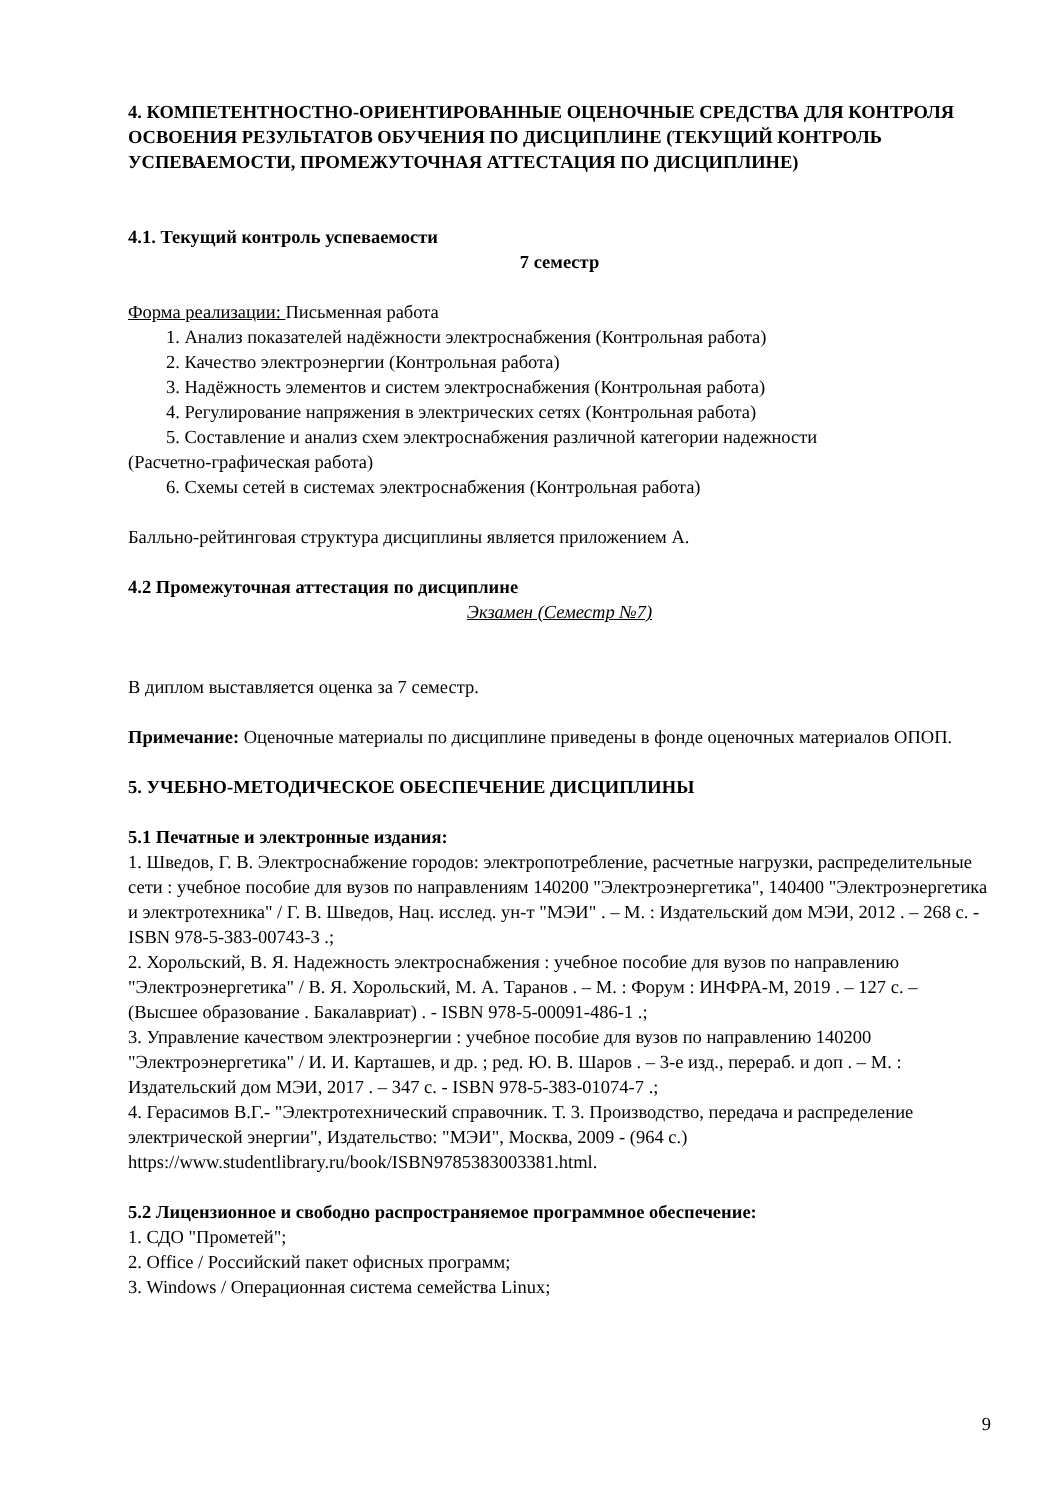4. КОМПЕТЕНТНОСТНО-ОРИЕНТИРОВАННЫЕ ОЦЕНОЧНЫЕ СРЕДСТВА ДЛЯ КОНТРОЛЯ ОСВОЕНИЯ РЕЗУЛЬТАТОВ ОБУЧЕНИЯ ПО ДИСЦИПЛИНЕ (ТЕКУЩИЙ КОНТРОЛЬ УСПЕВАЕМОСТИ, ПРОМЕЖУТОЧНАЯ АТТЕСТАЦИЯ ПО ДИСЦИПЛИНЕ)
4.1. Текущий контроль успеваемости
7 семестр
Форма реализации: Письменная работа
1. Анализ показателей надёжности электроснабжения (Контрольная работа)
2. Качество электроэнергии (Контрольная работа)
3. Надёжность элементов и систем электроснабжения (Контрольная работа)
4. Регулирование напряжения в электрических сетях (Контрольная работа)
5. Составление и анализ схем электроснабжения различной категории надежности
(Расчетно-графическая работа)
6. Схемы сетей в системах электроснабжения (Контрольная работа)
Балльно-рейтинговая структура дисциплины является приложением А.
4.2 Промежуточная аттестация по дисциплине
Экзамен (Семестр №7)
В диплом выставляется оценка за 7 семестр.
Примечание: Оценочные материалы по дисциплине приведены в фонде оценочных материалов ОПОП.
5. УЧЕБНО-МЕТОДИЧЕСКОЕ ОБЕСПЕЧЕНИЕ ДИСЦИПЛИНЫ
5.1 Печатные и электронные издания:
1. Шведов, Г. В. Электроснабжение городов: электропотребление, расчетные нагрузки, распределительные сети : учебное пособие для вузов по направлениям 140200 "Электроэнергетика", 140400 "Электроэнергетика и электротехника" / Г. В. Шведов, Нац. исслед. ун-т "МЭИ" . – М. : Издательский дом МЭИ, 2012 . – 268 с. - ISBN 978-5-383-00743-3 .;
2. Хорольский, В. Я. Надежность электроснабжения : учебное пособие для вузов по направлению "Электроэнергетика" / В. Я. Хорольский, М. А. Таранов . – М. : Форум : ИНФРА-М, 2019 . – 127 с. – (Высшее образование . Бакалавриат) . - ISBN 978-5-00091-486-1 .;
3. Управление качеством электроэнергии : учебное пособие для вузов по направлению 140200 "Электроэнергетика" / И. И. Карташев, и др. ; ред. Ю. В. Шаров . – 3-е изд., перераб. и доп . – М. : Издательский дом МЭИ, 2017 . – 347 с. - ISBN 978-5-383-01074-7 .;
4. Герасимов В.Г.- "Электротехнический справочник. Т. 3. Производство, передача и распределение электрической энергии", Издательство: "МЭИ", Москва, 2009 - (964 с.) https://www.studentlibrary.ru/book/ISBN9785383003381.html.
5.2 Лицензионное и свободно распространяемое программное обеспечение:
1. СДО "Прометей";
2. Office / Российский пакет офисных программ;
3. Windows / Операционная система семейства Linux;
9